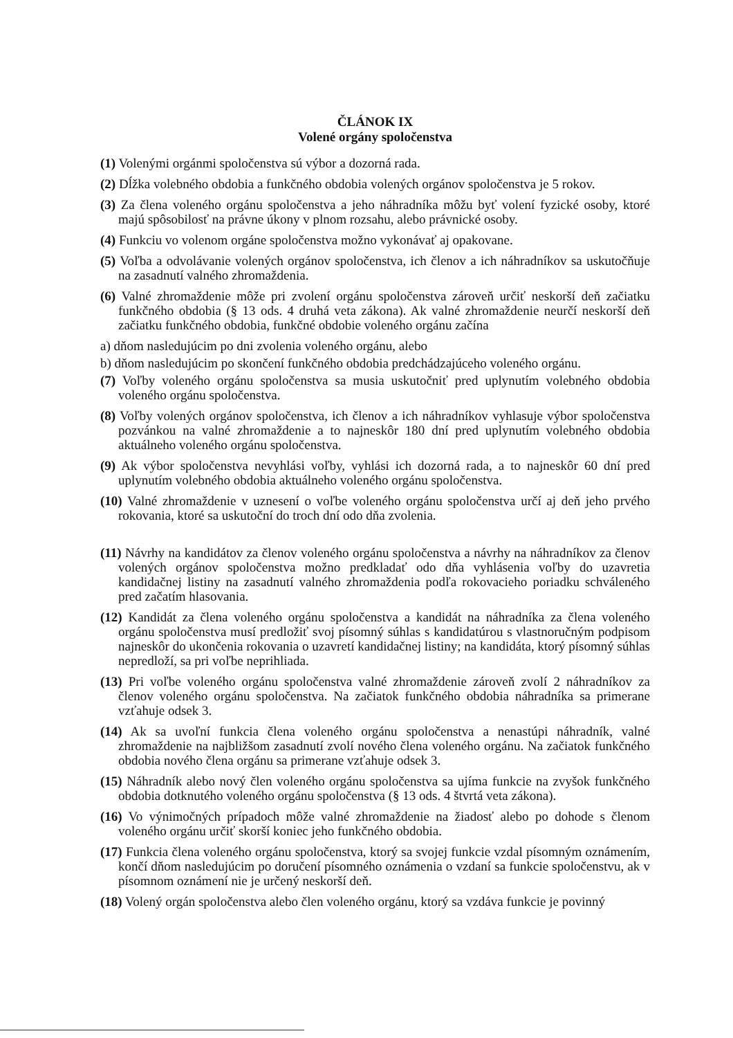ČLÁNOK IX
Volené orgány spoločenstva
(1) Volenými orgánmi spoločenstva sú výbor a dozorná rada.
(2) Dĺžka volebného obdobia a funkčného obdobia volených orgánov spoločenstva je 5 rokov.
(3) Za člena voleného orgánu spoločenstva a jeho náhradníka môžu byť volení fyzické osoby, ktoré majú spôsobilosť na právne úkony v plnom rozsahu, alebo právnické osoby.
(4) Funkciu vo volenom orgáne spoločenstva možno vykonávať aj opakovane.
(5) Voľba a odvolávanie volených orgánov spoločenstva, ich členov a ich náhradníkov sa uskutočňuje na zasadnutí valného zhromaždenia.
(6) Valné zhromaždenie môže pri zvolení orgánu spoločenstva zároveň určiť neskorší deň začiatku funkčného obdobia (§ 13 ods. 4 druhá veta zákona). Ak valné zhromaždenie neurčí neskorší deň začiatku funkčného obdobia, funkčné obdobie voleného orgánu začína
a) dňom nasledujúcim po dni zvolenia voleného orgánu, alebo
b) dňom nasledujúcim po skončení funkčného obdobia predchádzajúceho voleného orgánu.
(7) Voľby voleného orgánu spoločenstva sa musia uskutočniť pred uplynutím volebného obdobia voleného orgánu spoločenstva.
(8) Voľby volených orgánov spoločenstva, ich členov a ich náhradníkov vyhlasuje výbor spoločenstva pozvánkou na valné zhromaždenie a to najneskôr 180 dní pred uplynutím volebného obdobia aktuálneho voleného orgánu spoločenstva.
(9) Ak výbor spoločenstva nevyhlási voľby, vyhlási ich dozorná rada, a to najneskôr 60 dní pred uplynutím volebného obdobia aktuálneho voleného orgánu spoločenstva.
(10) Valné zhromaždenie v uznesení o voľbe voleného orgánu spoločenstva určí aj deň jeho prvého rokovania, ktoré sa uskutoční do troch dní odo dňa zvolenia.
(11) Návrhy na kandidátov za členov voleného orgánu spoločenstva a návrhy na náhradníkov za členov volených orgánov spoločenstva možno predkladať odo dňa vyhlásenia voľby do uzavretia kandidačnej listiny na zasadnutí valného zhromaždenia podľa rokovacieho poriadku schváleného pred začatím hlasovania.
(12) Kandidát za člena voleného orgánu spoločenstva a kandidát na náhradníka za člena voleného orgánu spoločenstva musí predložiť svoj písomný súhlas s kandidatúrou s vlastnoručným podpisom najneskôr do ukončenia rokovania o uzavretí kandidačnej listiny; na kandidáta, ktorý písomný súhlas nepredloží, sa pri voľbe neprihliada.
(13) Pri voľbe voleného orgánu spoločenstva valné zhromaždenie zároveň zvolí 2 náhradníkov za členov voleného orgánu spoločenstva. Na začiatok funkčného obdobia náhradníka sa primerane vzťahuje odsek 3.
(14) Ak sa uvoľní funkcia člena voleného orgánu spoločenstva a nenastúpi náhradník, valné zhromaždenie na najbližšom zasadnutí zvolí nového člena voleného orgánu. Na začiatok funkčného obdobia nového člena orgánu sa primerane vzťahuje odsek 3.
(15) Náhradník alebo nový člen voleného orgánu spoločenstva sa ujíma funkcie na zvyšok funkčného obdobia dotknutého voleného orgánu spoločenstva (§ 13 ods. 4 štvrtá veta zákona).
(16) Vo výnimočných prípadoch môže valné zhromaždenie na žiadosť alebo po dohode s členom voleného orgánu určiť skorší koniec jeho funkčného obdobia.
(17) Funkcia člena voleného orgánu spoločenstva, ktorý sa svojej funkcie vzdal písomným oznámením, končí dňom nasledujúcim po doručení písomného oznámenia o vzdaní sa funkcie spoločenstvu, ak v písomnom oznámení nie je určený neskorší deň.
(18) Volený orgán spoločenstva alebo člen voleného orgánu, ktorý sa vzdáva funkcie je povinný